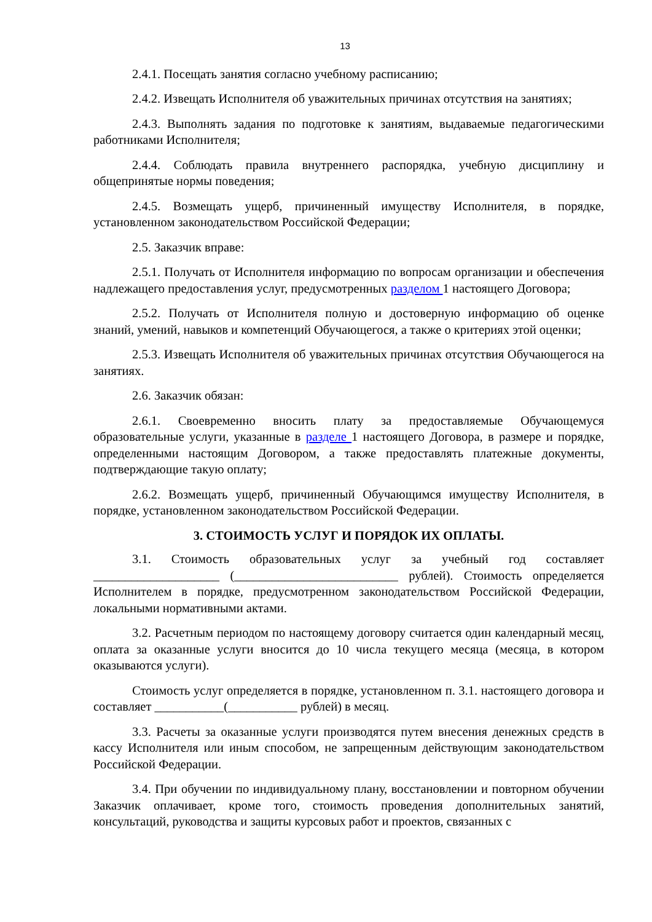13
2.4.1. Посещать занятия согласно учебному расписанию;
2.4.2. Извещать Исполнителя об уважительных причинах отсутствия на занятиях;
2.4.3. Выполнять задания по подготовке к занятиям, выдаваемые педагогическими работниками Исполнителя;
2.4.4. Соблюдать правила внутреннего распорядка, учебную дисциплину и общепринятые нормы поведения;
2.4.5. Возмещать ущерб, причиненный имуществу Исполнителя, в порядке, установленном законодательством Российской Федерации;
2.5. Заказчик вправе:
2.5.1. Получать от Исполнителя информацию по вопросам организации и обеспечения надлежащего предоставления услуг, предусмотренных разделом 1 настоящего Договора;
2.5.2. Получать от Исполнителя полную и достоверную информацию об оценке знаний, умений, навыков и компетенций Обучающегося, а также о критериях этой оценки;
2.5.3. Извещать Исполнителя об уважительных причинах отсутствия Обучающегося на занятиях.
2.6. Заказчик обязан:
2.6.1. Своевременно вносить плату за предоставляемые Обучающемуся образовательные услуги, указанные в разделе 1 настоящего Договора, в размере и порядке, определенными настоящим Договором, а также предоставлять платежные документы, подтверждающие такую оплату;
2.6.2. Возмещать ущерб, причиненный Обучающимся имуществу Исполнителя, в порядке, установленном законодательством Российской Федерации.
3. СТОИМОСТЬ УСЛУГ И ПОРЯДОК ИХ ОПЛАТЫ.
3.1. Стоимость образовательных услуг за учебный год составляет ____________________ (__________________________ рублей). Стоимость определяется Исполнителем в порядке, предусмотренном законодательством Российской Федерации, локальными нормативными актами.
3.2. Расчетным периодом по настоящему договору считается один календарный месяц, оплата за оказанные услуги вносится до 10 числа текущего месяца (месяца, в котором оказываются услуги).
Стоимость услуг определяется в порядке, установленном п. 3.1. настоящего договора и составляет ___________(___________ рублей) в месяц.
3.3. Расчеты за оказанные услуги производятся путем внесения денежных средств в кассу Исполнителя или иным способом, не запрещенным действующим законодательством Российской Федерации.
3.4. При обучении по индивидуальному плану, восстановлении и повторном обучении Заказчик оплачивает, кроме того, стоимость проведения дополнительных занятий, консультаций, руководства и защиты курсовых работ и проектов, связанных с